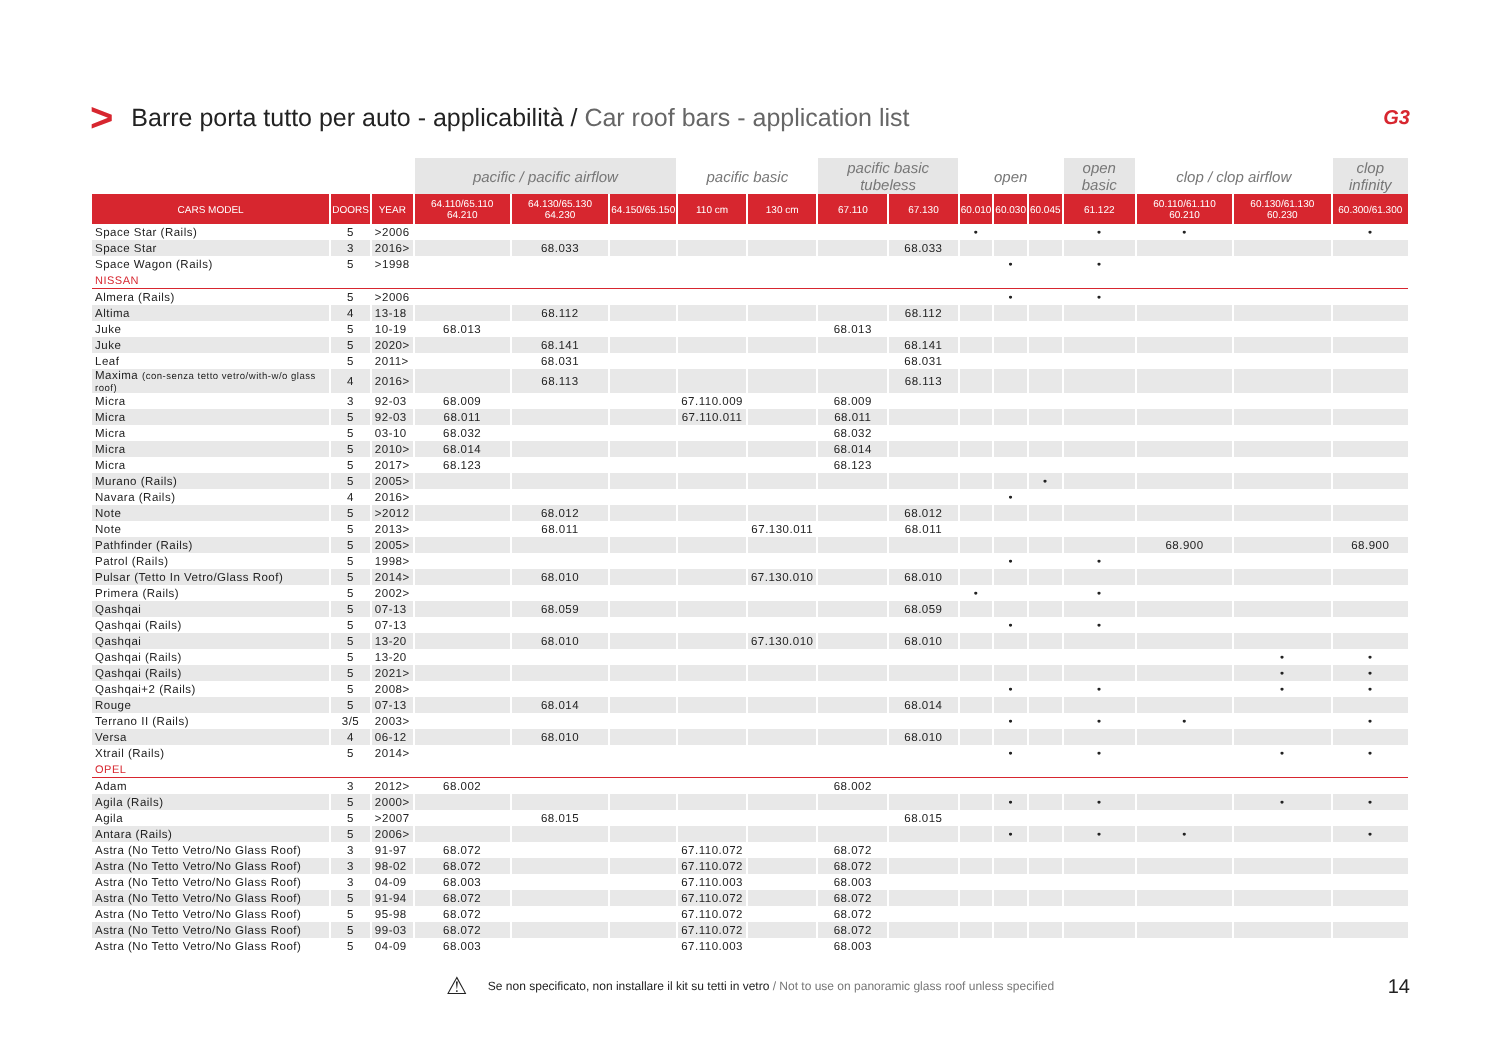> Barre porta tutto per auto - applicabilità / Car roof bars - application list G3
| | | | pacific / pacific airflow | | | pacific basic | | pacific basic tubeless | | open | | | open basic | clop / clop airflow | | clop infinity |
| --- | --- | --- | --- | --- | --- | --- | --- | --- | --- | --- | --- | --- | --- | --- | --- | --- |
| CARS MODEL | DOORS | YEAR | 64.110/65.110 64.210 | 64.130/65.130 64.230 | 64.150/65.150 | 110 cm | 130 cm | 67.110 | 67.130 | 60.010 | 60.030 | 60.045 | 61.122 | 60.110/61.110 60.210 | 60.130/61.130 60.230 | 60.300/61.300 |
| Space Star (Rails) | 5 | >2006 | | | | | | | | • | | | • | • | | • |
| Space Star | 3 | 2016> | | 68.033 | | | | | 68.033 | | | | | | | |
| Space Wagon (Rails) | 5 | >1998 | | | | | | | | | • | | • | | | |
| NISSAN | | | | | | | | | | | | | | | | |
| Almera (Rails) | 5 | >2006 | | | | | | | | | • | | • | | | |
| Altima | 4 | 13-18 | | 68.112 | | | | | 68.112 | | | | | | | |
| Juke | 5 | 10-19 | 68.013 | | | | | 68.013 | | | | | | | | |
| Juke | 5 | 2020> | | 68.141 | | | | | 68.141 | | | | | | | |
| Leaf | 5 | 2011> | | 68.031 | | | | | 68.031 | | | | | | | |
| Maxima (con-senza tetto vetro/with-w/o glass roof) | 4 | 2016> | | 68.113 | | | | | 68.113 | | | | | | | |
| Micra | 3 | 92-03 | 68.009 | | | 67.110.009 | | 68.009 | | | | | | | | |
| Micra | 5 | 92-03 | 68.011 | | | 67.110.011 | | 68.011 | | | | | | | | |
| Micra | 5 | 03-10 | 68.032 | | | | | 68.032 | | | | | | | | |
| Micra | 5 | 2010> | 68.014 | | | | | 68.014 | | | | | | | | |
| Micra | 5 | 2017> | 68.123 | | | | | 68.123 | | | | | | | | |
| Murano (Rails) | 5 | 2005> | | | | | | | | | | • | | | | |
| Navara (Rails) | 4 | 2016> | | | | | | | | | • | | | | | |
| Note | 5 | >2012 | | 68.012 | | | | | 68.012 | | | | | | | |
| Note | 5 | 2013> | | 68.011 | | | 67.130.011 | | 68.011 | | | | | | | |
| Pathfinder (Rails) | 5 | 2005> | | | | | | | | | | | | 68.900 | | 68.900 |
| Patrol (Rails) | 5 | 1998> | | | | | | | | | • | | • | | | |
| Pulsar (Tetto In Vetro/Glass Roof) | 5 | 2014> | | 68.010 | | | 67.130.010 | | 68.010 | | | | | | | |
| Primera (Rails) | 5 | 2002> | | | | | | | | • | | | • | | | |
| Qashqai | 5 | 07-13 | | 68.059 | | | | | 68.059 | | | | | | | |
| Qashqai (Rails) | 5 | 07-13 | | | | | | | | | • | | • | | | |
| Qashqai | 5 | 13-20 | | 68.010 | | | 67.130.010 | | 68.010 | | | | | | | |
| Qashqai (Rails) | 5 | 13-20 | | | | | | | | | | | | | • | • |
| Qashqai (Rails) | 5 | 2021> | | | | | | | | | | | | | • | • |
| Qashqai+2 (Rails) | 5 | 2008> | | | | | | | | | • | | • | | • | • |
| Rouge | 5 | 07-13 | | 68.014 | | | | | 68.014 | | | | | | | |
| Terrano II (Rails) | 3/5 | 2003> | | | | | | | | | • | | • | • | | • |
| Versa | 4 | 06-12 | | 68.010 | | | | | 68.010 | | | | | | | |
| Xtrail (Rails) | 5 | 2014> | | | | | | | | | • | | • | | • | • |
| OPEL | | | | | | | | | | | | | | | | |
| Adam | 3 | 2012> | 68.002 | | | | | 68.002 | | | | | | | | |
| Agila (Rails) | 5 | 2000> | | | | | | | | | • | | • | | • | • |
| Agila | 5 | >2007 | | 68.015 | | | | | 68.015 | | | | | | | |
| Antara (Rails) | 5 | 2006> | | | | | | | | | • | | • | • | | • |
| Astra (No Tetto Vetro/No Glass Roof) | 3 | 91-97 | 68.072 | | | 67.110.072 | | 68.072 | | | | | | | | |
| Astra (No Tetto Vetro/No Glass Roof) | 3 | 98-02 | 68.072 | | | 67.110.072 | | 68.072 | | | | | | | | |
| Astra (No Tetto Vetro/No Glass Roof) | 3 | 04-09 | 68.003 | | | 67.110.003 | | 68.003 | | | | | | | | |
| Astra (No Tetto Vetro/No Glass Roof) | 5 | 91-94 | 68.072 | | | 67.110.072 | | 68.072 | | | | | | | | |
| Astra (No Tetto Vetro/No Glass Roof) | 5 | 95-98 | 68.072 | | | 67.110.072 | | 68.072 | | | | | | | | |
| Astra (No Tetto Vetro/No Glass Roof) | 5 | 99-03 | 68.072 | | | 67.110.072 | | 68.072 | | | | | | | | |
| Astra (No Tetto Vetro/No Glass Roof) | 5 | 04-09 | 68.003 | | | 67.110.003 | | 68.003 | | | | | | | | |
⚠ Se non specificato, non installare il kit su tetti in vetro / Not to use on panoramic glass roof unless specified 14